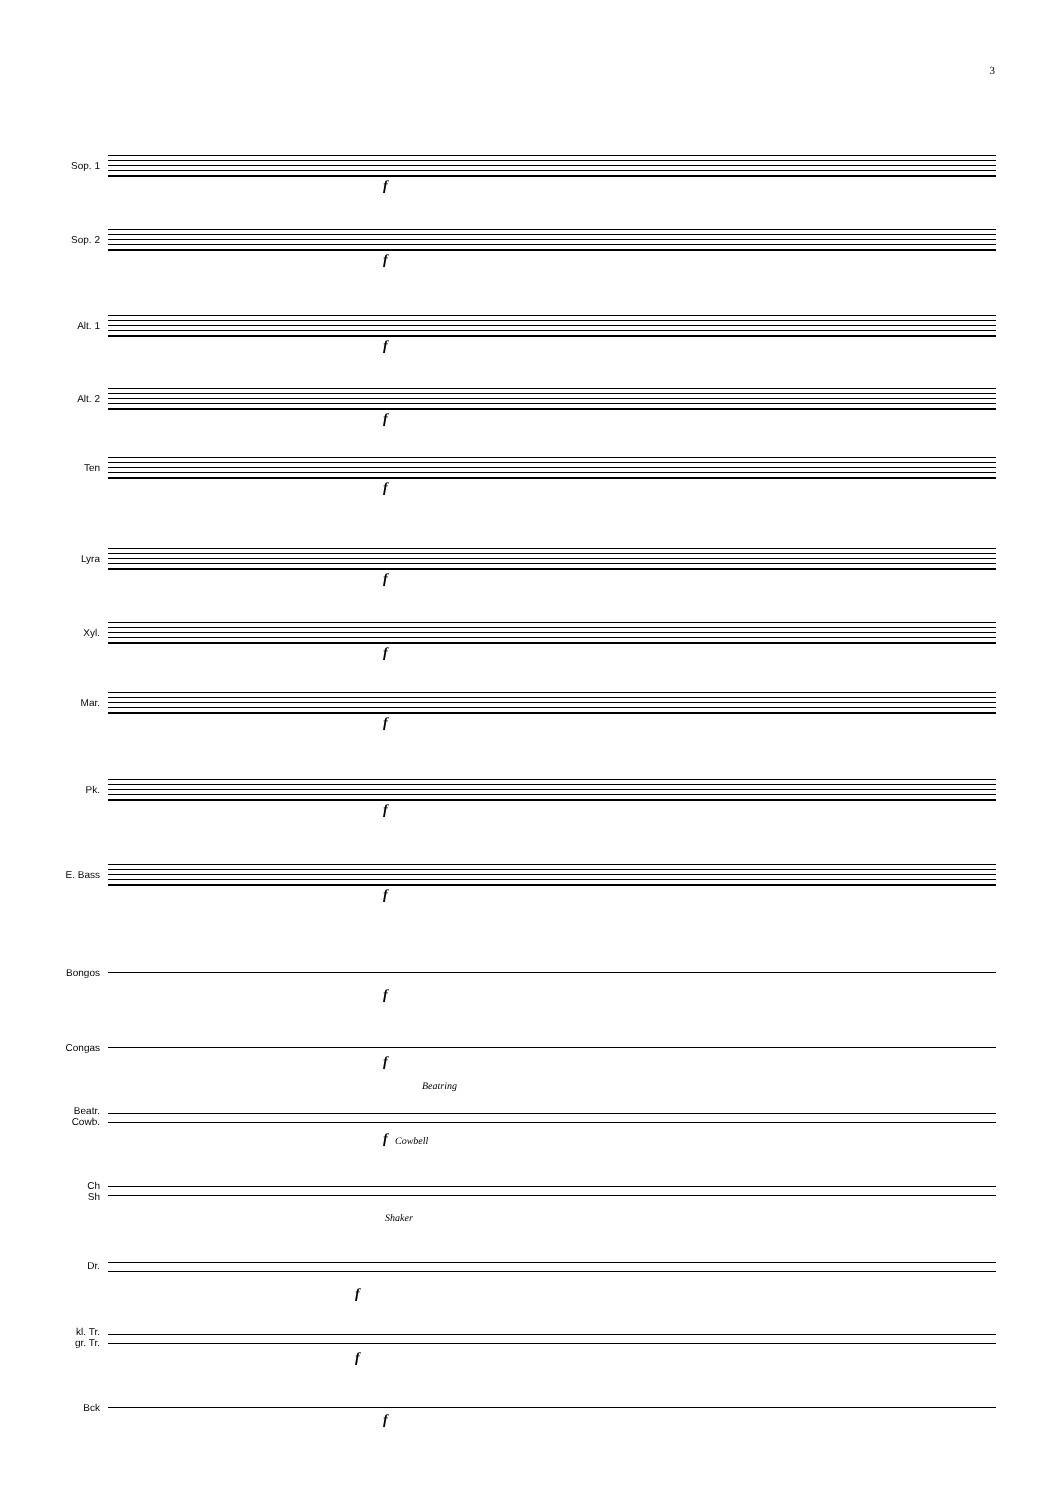3
Sop. 1
f
Sop. 2
f
Alt. 1
f
Alt. 2
f
Ten
f
Lyra
f
Xyl.
f
Mar.
f
Pk.
f
E. Bass
f
Bongos
f
Congas
f
Beatr.
Cowb.
Beatring
f Cowbell
Ch
Sh
Shaker
Dr.
f
kl. Tr.
gr. Tr.
f
Bck
f